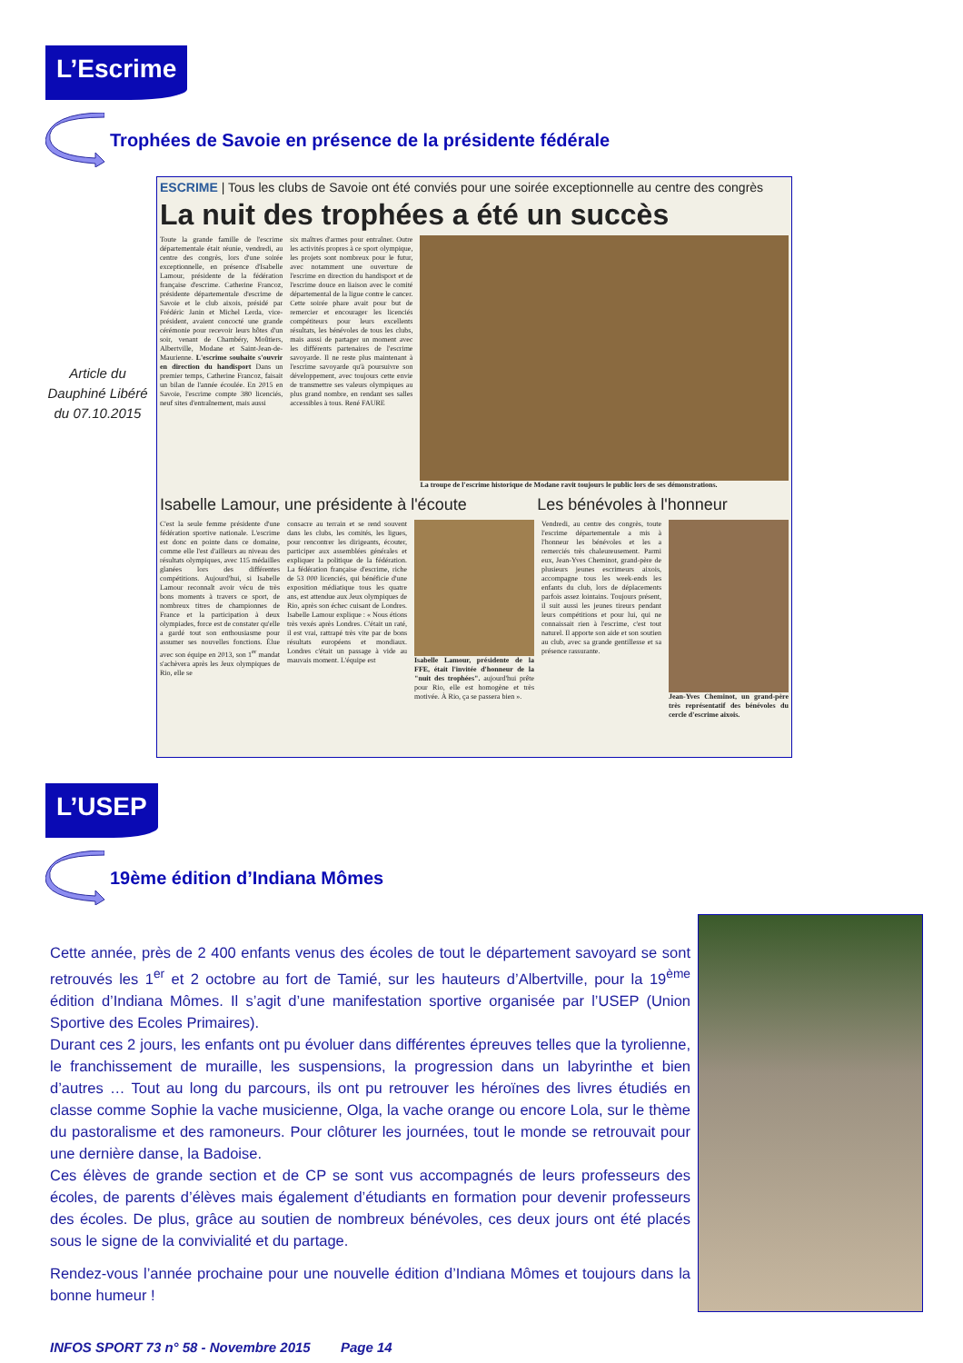L’Escrime
Trophées de Savoie en présence de la présidente fédérale
Article du Dauphiné Libéré du 07.10.2015
ESCRIME | Tous les clubs de Savoie ont été conviés pour une soirée exceptionnelle au centre des congrès
La nuit des trophées a été un succès
Toute la grande famille de l'escrime départementale était réunie, vendredi, au centre des congrès, lors d'une soirée exceptionnelle, en présence d'Isabelle Lamour, présidente de la fédération française d'escrime. Catherine Francoz, présidente départementale d'escrime de Savoie et le club aixois, présidé par Frédéric Janin et Michel Lerda, vice-président, avaient concocté une grande cérémonie pour recevoir leurs hôtes d'un soir, venant de Chambéry, Moûtiers, Albertville, Modane et Saint-Jean-de-Maurienne. L'escrime souhaite s'ouvrir en direction du handisport Dans un premier temps, Catherine Francoz, faisait un bilan de l'année écoulée. En 2015 en Savoie, l'escrime compte 380 licenciés, neuf sites d'entraînement, mais aussi
six maîtres d'armes pour entraîner. Outre les activités propres à ce sport olympique, les projets sont nombreux pour le futur, avec notamment une ouverture de l'escrime en direction du handisport et de l'escrime douce en liaison avec le comité départemental de la ligue contre le cancer. Cette soirée phare avait pour but de remercier et encourager les licenciés compétiteurs pour leurs excellents résultats, les bénévoles de tous les clubs, mais aussi de partager un moment avec les différents partenaires de l'escrime savoyarde. Il ne reste plus maintenant à l'escrime savoyarde qu'à poursuivre son développement, avec toujours cette envie de transmettre ses valeurs olympiques au plus grand nombre, en rendant ses salles accessibles à tous. René FAURE
La troupe de l'escrime historique de Modane ravit toujours le public lors de ses démonstrations.
Isabelle Lamour, une présidente à l'écoute
Les bénévoles à l'honneur
C'est la seule femme présidente d'une fédération sportive nationale. L'escrime est donc en pointe dans ce domaine, comme elle l'est d'ailleurs au niveau des résultats olympiques, avec 115 médailles glanées lors des différentes compétitions. Aujourd'hui, si Isabelle Lamour reconnaît avoir vécu de très bons moments à travers ce sport, de nombreux titres de championnes de France et la participation à deux olympiades, force est de constater qu'elle a gardé tout son enthousiasme pour assumer ses nouvelles fonctions. Élue avec son équipe en 2013, son 1<sup>er</sup> mandat s'achèvera après les Jeux olympiques de Rio, elle se
consacre au terrain et se rend souvent dans les clubs, les comités, les ligues, pour rencontrer les dirigeants, écouter, participer aux assemblées générales et expliquer la politique de la fédération. La fédération française d'escrime, riche de 53 000 licenciés, qui bénéficie d'une exposition médiatique tous les quatre ans, est attendue aux Jeux olympiques de Rio, après son échec cuisant de Londres. Isabelle Lamour explique : « Nous étions très vexés après Londres. C'était un raté, il est vrai, rattrapé très vite par de bons résultats européens et mondiaux. Londres c'était un passage à vide au mauvais moment. L'équipe est
Isabelle Lamour, présidente de la FFE, était l'invitée d'honneur de la "nuit des trophées". aujourd'hui prête pour Rio, elle est homogène et très motivée. À Rio, ça se passera bien ».
Vendredi, au centre des congrès, toute l'escrime départementale a mis à l'honneur les bénévoles et les a remerciés très chaleureusement. Parmi eux, Jean-Yves Cheminot, grand-père de plusieurs jeunes escrimeurs aixois, accompagne tous les week-ends les enfants du club, lors de déplacements parfois assez lointains. Toujours présent, il suit aussi les jeunes tireurs pendant leurs compétitions et pour lui, qui ne connaissait rien à l'escrime, c'est tout naturel. Il apporte son aide et son soutien au club, avec sa grande gentillesse et sa présence rassurante.
Jean-Yves Cheminot, un grand-père très représentatif des bénévoles du cercle d'escrime aixois.
L’USEP
19ème édition d’Indiana Mômes
Cette année, près de 2 400 enfants venus des écoles de tout le département savoyard se sont retrouvés les 1<sup>er</sup> et 2 octobre au fort de Tamié, sur les hauteurs d’Albertville, pour la 19<sup>ème</sup> édition d’Indiana Mômes. Il s’agit d’une manifestation sportive organisée par l’USEP (Union Sportive des Ecoles Primaires).
Durant ces 2 jours, les enfants ont pu évoluer dans différentes épreuves telles que la tyrolienne, le franchissement de muraille, les suspensions, la progression dans un labyrinthe et bien d’autres … Tout au long du parcours, ils ont pu retrouver les héroïnes des livres étudiés en classe comme Sophie la vache musicienne, Olga, la vache orange ou encore Lola, sur le thème du pastoralisme et des ramoneurs. Pour clôturer les journées, tout le monde se retrouvait pour une dernière danse, la Badoise.
Ces élèves de grande section et de CP se sont vus accompagnés de leurs professeurs des écoles, de parents d’élèves mais également d’étudiants en formation pour devenir professeurs des écoles. De plus, grâce au soutien de nombreux bénévoles, ces deux jours ont été placés sous le signe de la convivialité et du partage.
Rendez-vous l’année prochaine pour une nouvelle édition d’Indiana Mômes et toujours dans la bonne humeur !
INFOS SPORT 73 n° 58 - Novembre 2015 Page 14